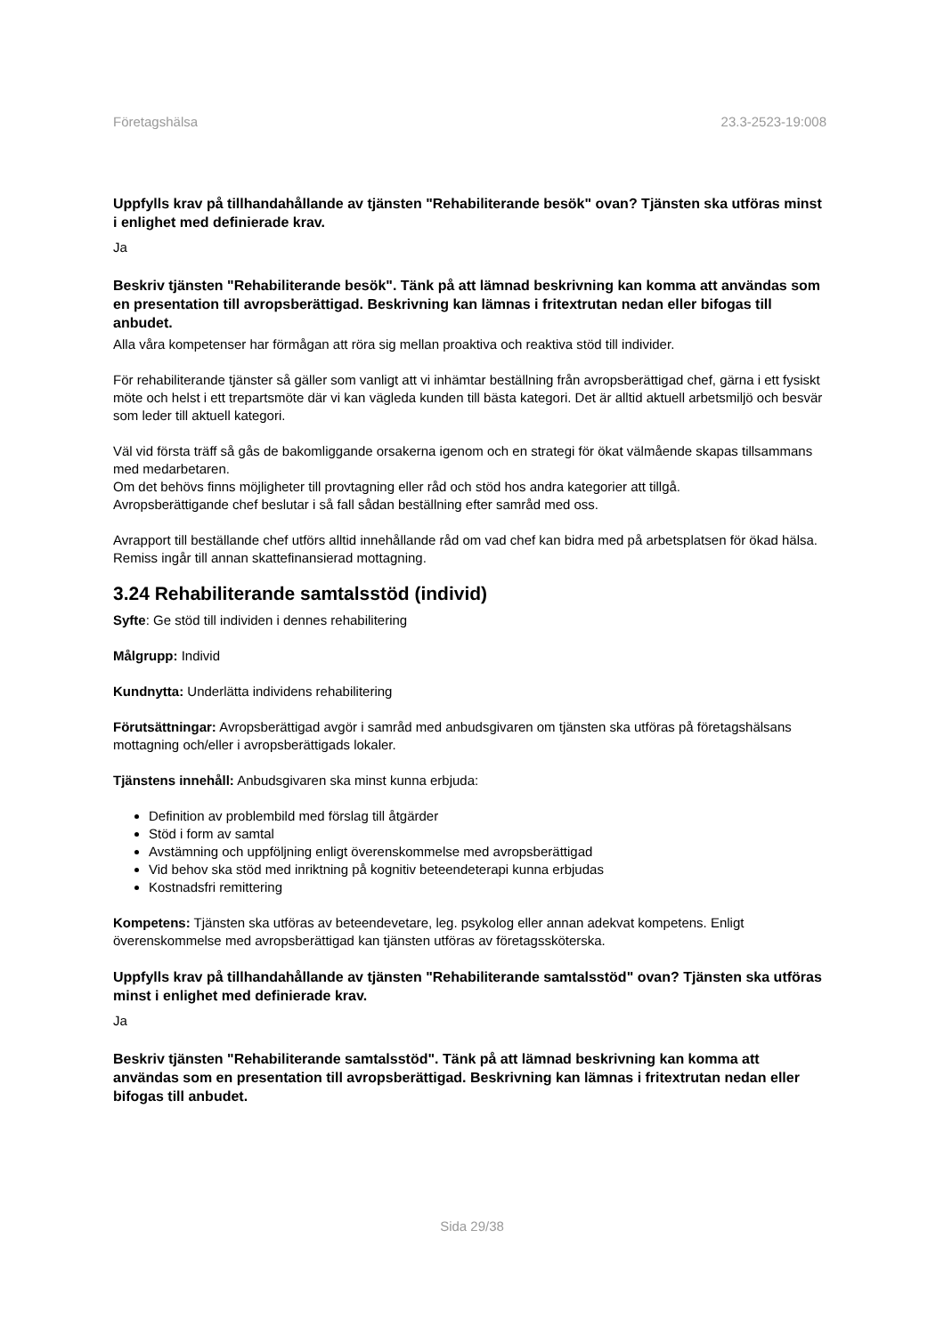Företagshälsa 23.3-2523-19:008
Uppfylls krav på tillhandahållande av tjänsten "Rehabiliterande besök" ovan? Tjänsten ska utföras minst i enlighet med definierade krav.
Ja
Beskriv tjänsten "Rehabiliterande besök". Tänk på att lämnad beskrivning kan komma att användas som en presentation till avropsberättigad. Beskrivning kan lämnas i fritextrutan nedan eller bifogas till anbudet.
Alla våra kompetenser har förmågan att röra sig mellan proaktiva och reaktiva stöd till individer.
För rehabiliterande tjänster så gäller som vanligt att vi inhämtar beställning från avropsberättigad chef, gärna i ett fysiskt möte och helst i ett trepartsmöte där vi kan vägleda kunden till bästa kategori. Det är alltid aktuell arbetsmiljö och besvär som leder till aktuell kategori.
Väl vid första träff så gås de bakomliggande orsakerna igenom och en strategi för ökat välmående skapas tillsammans med medarbetaren.
Om det behövs finns möjligheter till provtagning eller råd och stöd hos andra kategorier att tillgå.
Avropsberättigande chef beslutar i så fall sådan beställning efter samråd med oss.
Avrapport till beställande chef utförs alltid innehållande råd om vad chef kan bidra med på arbetsplatsen för ökad hälsa. Remiss ingår till annan skattefinansierad mottagning.
3.24 Rehabiliterande samtalsstöd (individ)
Syfte: Ge stöd till individen i dennes rehabilitering
Målgrupp: Individ
Kundnytta: Underlätta individens rehabilitering
Förutsättningar: Avropsberättigad avgör i samråd med anbudsgivaren om tjänsten ska utföras på företagshälsans mottagning och/eller i avropsberättigads lokaler.
Tjänstens innehåll: Anbudsgivaren ska minst kunna erbjuda:
Definition av problembild med förslag till åtgärder
Stöd i form av samtal
Avstämning och uppföljning enligt överenskommelse med avropsberättigad
Vid behov ska stöd med inriktning på kognitiv beteendeterapi kunna erbjudas
Kostnadsfri remittering
Kompetens: Tjänsten ska utföras av beteendevetare, leg. psykolog eller annan adekvat kompetens. Enligt överenskommelse med avropsberättigad kan tjänsten utföras av företagssköterska.
Uppfylls krav på tillhandahållande av tjänsten "Rehabiliterande samtalsstöd" ovan? Tjänsten ska utföras minst i enlighet med definierade krav.
Ja
Beskriv tjänsten "Rehabiliterande samtalsstöd". Tänk på att lämnad beskrivning kan komma att användas som en presentation till avropsberättigad. Beskrivning kan lämnas i fritextrutan nedan eller bifogas till anbudet.
Sida 29/38